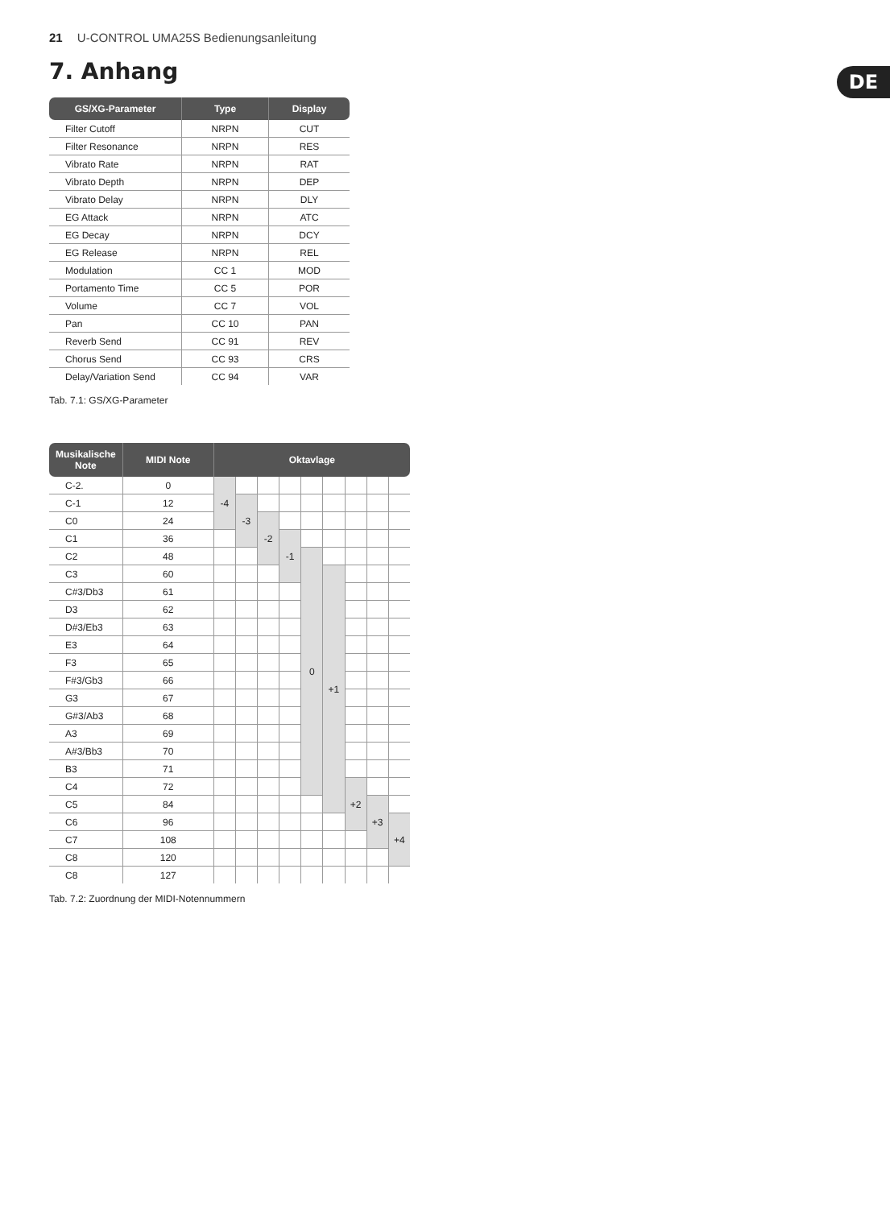21 U-CONTROL UMA25S Bedienungsanleitung
7. Anhang DE
| GS/XG-Parameter | Type | Display |
| --- | --- | --- |
| Filter Cutoff | NRPN | CUT |
| Filter Resonance | NRPN | RES |
| Vibrato Rate | NRPN | RAT |
| Vibrato Depth | NRPN | DEP |
| Vibrato Delay | NRPN | DLY |
| EG Attack | NRPN | ATC |
| EG Decay | NRPN | DCY |
| EG Release | NRPN | REL |
| Modulation | CC 1 | MOD |
| Portamento Time | CC 5 | POR |
| Volume | CC 7 | VOL |
| Pan | CC 10 | PAN |
| Reverb Send | CC 91 | REV |
| Chorus Send | CC 93 | CRS |
| Delay/Variation Send | CC 94 | VAR |
Tab. 7.1: GS/XG-Parameter
| Musikalische Note | MIDI Note | Oktavlage | | | | | | | | |
| --- | --- | --- | --- | --- | --- | --- | --- | --- | --- | --- |
| C-2. | 0 | -4 | | | | | | | | |
| C-1 | 12 | | -3 | | | | | | | |
| C0 | 24 | | | -2 | | | | | | |
| C1 | 36 | | | | -1 | | | | | |
| C2 | 48 | | | | | 0 | | | | |
| C3 | 60 | | | | | | +1 | | | |
| C#3/Db3 | 61 | | | | | | | | | |
| D3 | 62 | | | | | | | | | |
| D#3/Eb3 | 63 | | | | | | | | | |
| E3 | 64 | | | | | | | | | |
| F3 | 65 | | | | | | | | | |
| F#3/Gb3 | 66 | | | | | | | | | |
| G3 | 67 | | | | | | | | | |
| G#3/Ab3 | 68 | | | | | | | | | |
| A3 | 69 | | | | | | | | | |
| A#3/Bb3 | 70 | | | | | | | | | |
| B3 | 71 | | | | | | | | | |
| C4 | 72 | | | | | | | +2 | | |
| C5 | 84 | | | | | | | | +3 | |
| C6 | 96 | | | | | | | | | +4 |
| C7 | 108 | | | | | | | | | |
| C8 | 120 | | | | | | | | | |
| C8 | 127 | | | | | | | | | |
Tab. 7.2: Zuordnung der MIDI-Notennummern